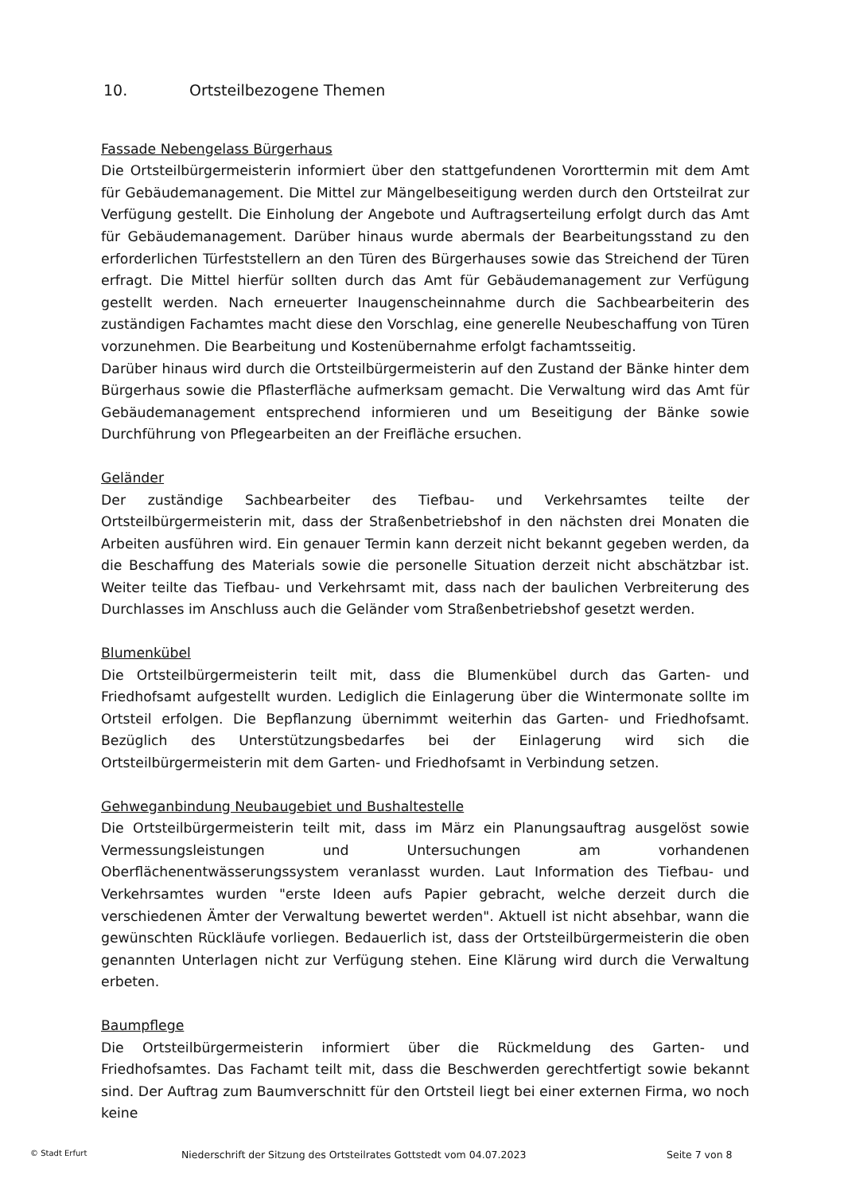10. Ortsteilbezogene Themen
Fassade Nebengelass Bürgerhaus
Die Ortsteilbürgermeisterin informiert über den stattgefundenen Vororttermin mit dem Amt für Gebäudemanagement. Die Mittel zur Mängelbeseitigung werden durch den Ortsteilrat zur Verfügung gestellt. Die Einholung der Angebote und Auftragserteilung erfolgt durch das Amt für Gebäudemanagement. Darüber hinaus wurde abermals der Bearbeitungsstand zu den erforderlichen Türfeststellern an den Türen des Bürgerhauses sowie das Streichend der Türen erfragt. Die Mittel hierfür sollten durch das Amt für Gebäudemanagement zur Verfügung gestellt werden. Nach erneuerter Inaugenscheinnahme durch die Sachbearbeiterin des zuständigen Fachamtes macht diese den Vorschlag, eine generelle Neubeschaffung von Türen vorzunehmen. Die Bearbeitung und Kostenübernahme erfolgt fachamtsseitig.
Darüber hinaus wird durch die Ortsteilbürgermeisterin auf den Zustand der Bänke hinter dem Bürgerhaus sowie die Pflasterfläche aufmerksam gemacht. Die Verwaltung wird das Amt für Gebäudemanagement entsprechend informieren und um Beseitigung der Bänke sowie Durchführung von Pflegearbeiten an der Freifläche ersuchen.
Geländer
Der zuständige Sachbearbeiter des Tiefbau- und Verkehrsamtes teilte der Ortsteilbürgermeisterin mit, dass der Straßenbetriebshof in den nächsten drei Monaten die Arbeiten ausführen wird. Ein genauer Termin kann derzeit nicht bekannt gegeben werden, da die Beschaffung des Materials sowie die personelle Situation derzeit nicht abschätzbar ist. Weiter teilte das Tiefbau- und Verkehrsamt mit, dass nach der baulichen Verbreiterung des Durchlasses im Anschluss auch die Geländer vom Straßenbetriebshof gesetzt werden.
Blumenkübel
Die Ortsteilbürgermeisterin teilt mit, dass die Blumenkübel durch das Garten- und Friedhofsamt aufgestellt wurden. Lediglich die Einlagerung über die Wintermonate sollte im Ortsteil erfolgen. Die Bepflanzung übernimmt weiterhin das Garten- und Friedhofsamt. Bezüglich des Unterstützungsbedarfes bei der Einlagerung wird sich die Ortsteilbürgermeisterin mit dem Garten- und Friedhofsamt in Verbindung setzen.
Gehweganbindung Neubaugebiet und Bushaltestelle
Die Ortsteilbürgermeisterin teilt mit, dass im März ein Planungsauftrag ausgelöst sowie Vermessungsleistungen und Untersuchungen am vorhandenen Oberflächenentwässerungssystem veranlasst wurden. Laut Information des Tiefbau- und Verkehrsamtes wurden "erste Ideen aufs Papier gebracht, welche derzeit durch die verschiedenen Ämter der Verwaltung bewertet werden". Aktuell ist nicht absehbar, wann die gewünschten Rückläufe vorliegen. Bedauerlich ist, dass der Ortsteilbürgermeisterin die oben genannten Unterlagen nicht zur Verfügung stehen. Eine Klärung wird durch die Verwaltung erbeten.
Baumpflege
Die Ortsteilbürgermeisterin informiert über die Rückmeldung des Garten- und Friedhofsamtes. Das Fachamt teilt mit, dass die Beschwerden gerechtfertigt sowie bekannt sind. Der Auftrag zum Baumverschnitt für den Ortsteil liegt bei einer externen Firma, wo noch keine
© Stadt Erfurt Niederschrift der Sitzung des Ortsteilrates Gottstedt vom 04.07.2023 Seite 7 von 8